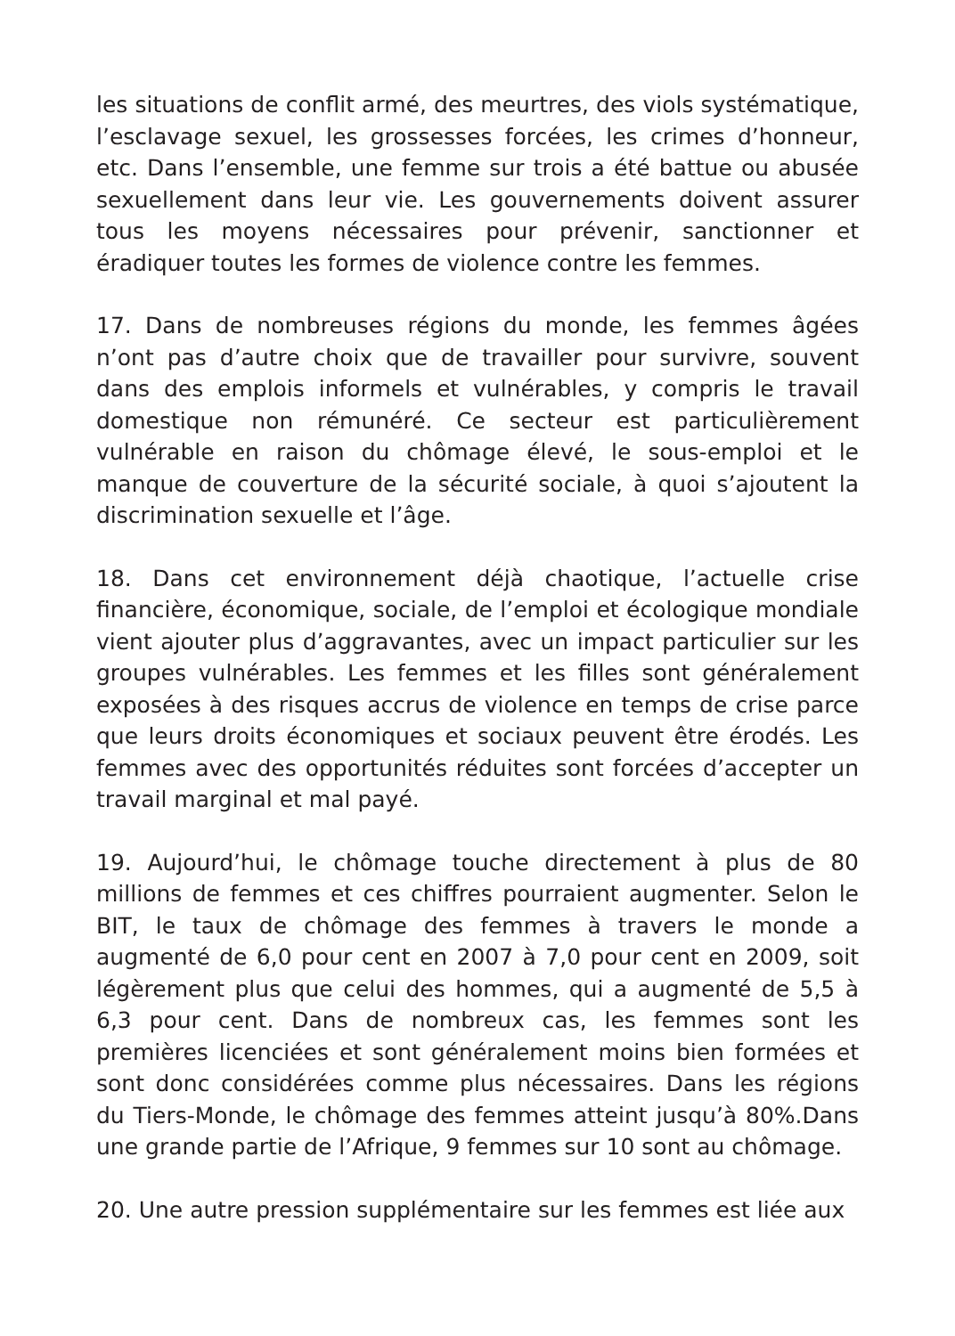les situations de conflit armé, des meurtres, des viols systématique, l’esclavage sexuel, les grossesses forcées, les crimes d’honneur, etc. Dans l’ensemble, une femme sur trois a été battue ou abusée sexuellement dans leur vie. Les gouvernements doivent assurer tous les moyens nécessaires pour prévenir, sanctionner et éradiquer toutes les formes de violence contre les femmes.
17. Dans de nombreuses régions du monde, les femmes âgées n’ont pas d’autre choix que de travailler pour survivre, souvent dans des emplois informels et vulnérables, y compris le travail domestique non rémunéré. Ce secteur est particulièrement vulnérable en raison du chômage élevé, le sous-emploi et le manque de couverture de la sécurité sociale, à quoi s’ajoutent la discrimination sexuelle et l’âge.
18. Dans cet environnement déjà chaotique, l’actuelle crise financière, économique, sociale, de l’emploi et écologique mondiale vient ajouter plus d’aggravantes, avec un impact particulier sur les groupes vulnérables. Les femmes et les filles sont généralement exposées à des risques accrus de violence en temps de crise parce que leurs droits économiques et sociaux peuvent être érodés. Les femmes avec des opportunités réduites sont forcées d’accepter un travail marginal et mal payé.
19. Aujourd’hui, le chômage touche directement à plus de 80 millions de femmes et ces chiffres pourraient augmenter. Selon le BIT, le taux de chômage des femmes à travers le monde a augmenté de 6,0 pour cent en 2007 à 7,0 pour cent en 2009, soit légèrement plus que celui des hommes, qui a augmenté de 5,5 à 6,3 pour cent. Dans de nombreux cas, les femmes sont les premières licenciées et sont généralement moins bien formées et sont donc considérées comme plus nécessaires. Dans les régions du Tiers-Monde, le chômage des femmes atteint jusqu’à 80%.Dans une grande partie de l’Afrique, 9 femmes sur 10 sont au chômage.
20. Une autre pression supplémentaire sur les femmes est liée aux